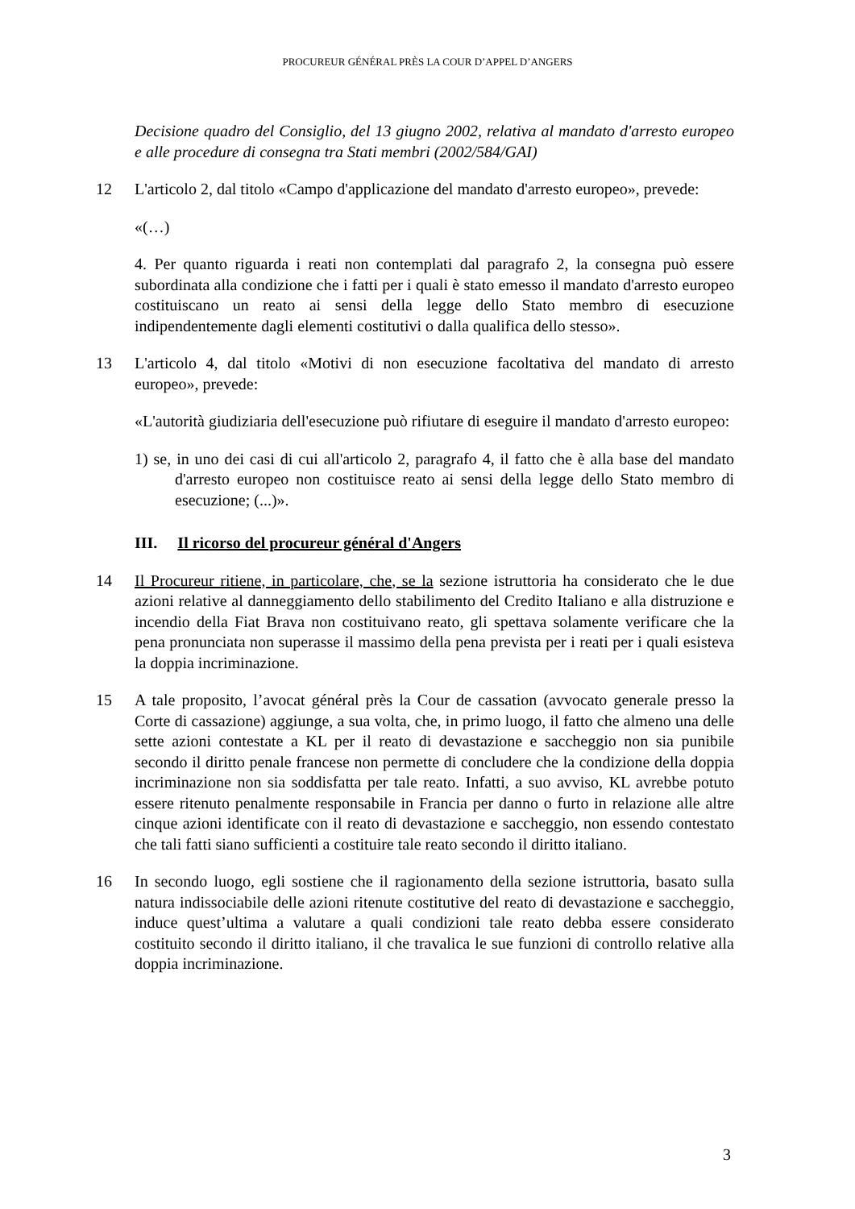PROCUREUR GÉNÉRAL PRÈS LA COUR D’APPEL D’ANGERS
Decisione quadro del Consiglio, del 13 giugno 2002, relativa al mandato d'arresto europeo e alle procedure di consegna tra Stati membri (2002/584/GAI)
12 L'articolo 2, dal titolo «Campo d'applicazione del mandato d'arresto europeo», prevede:
«(…)
4. Per quanto riguarda i reati non contemplati dal paragrafo 2, la consegna può essere subordinata alla condizione che i fatti per i quali è stato emesso il mandato d'arresto europeo costituiscano un reato ai sensi della legge dello Stato membro di esecuzione indipendentemente dagli elementi costitutivi o dalla qualifica dello stesso».
13 L'articolo 4, dal titolo «Motivi di non esecuzione facoltativa del mandato di arresto europeo», prevede:
«L'autorità giudiziaria dell'esecuzione può rifiutare di eseguire il mandato d'arresto europeo:
1) se, in uno dei casi di cui all'articolo 2, paragrafo 4, il fatto che è alla base del mandato d'arresto europeo non costituisce reato ai sensi della legge dello Stato membro di esecuzione; (...)».
III. Il ricorso del procureur général d'Angers
14 Il Procureur ritiene, in particolare, che, se la sezione istruttoria ha considerato che le due azioni relative al danneggiamento dello stabilimento del Credito Italiano e alla distruzione e incendio della Fiat Brava non costituivano reato, gli spettava solamente verificare che la pena pronunciata non superasse il massimo della pena prevista per i reati per i quali esisteva la doppia incriminazione.
15 A tale proposito, l’avocat général près la Cour de cassation (avvocato generale presso la Corte di cassazione) aggiunge, a sua volta, che, in primo luogo, il fatto che almeno una delle sette azioni contestate a KL per il reato di devastazione e saccheggio non sia punibile secondo il diritto penale francese non permette di concludere che la condizione della doppia incriminazione non sia soddisfatta per tale reato. Infatti, a suo avviso, KL avrebbe potuto essere ritenuto penalmente responsabile in Francia per danno o furto in relazione alle altre cinque azioni identificate con il reato di devastazione e saccheggio, non essendo contestato che tali fatti siano sufficienti a costituire tale reato secondo il diritto italiano.
16 In secondo luogo, egli sostiene che il ragionamento della sezione istruttoria, basato sulla natura indissociabile delle azioni ritenute costitutive del reato di devastazione e saccheggio, induce quest’ultima a valutare a quali condizioni tale reato debba essere considerato costituito secondo il diritto italiano, il che travalica le sue funzioni di controllo relative alla doppia incriminazione.
3